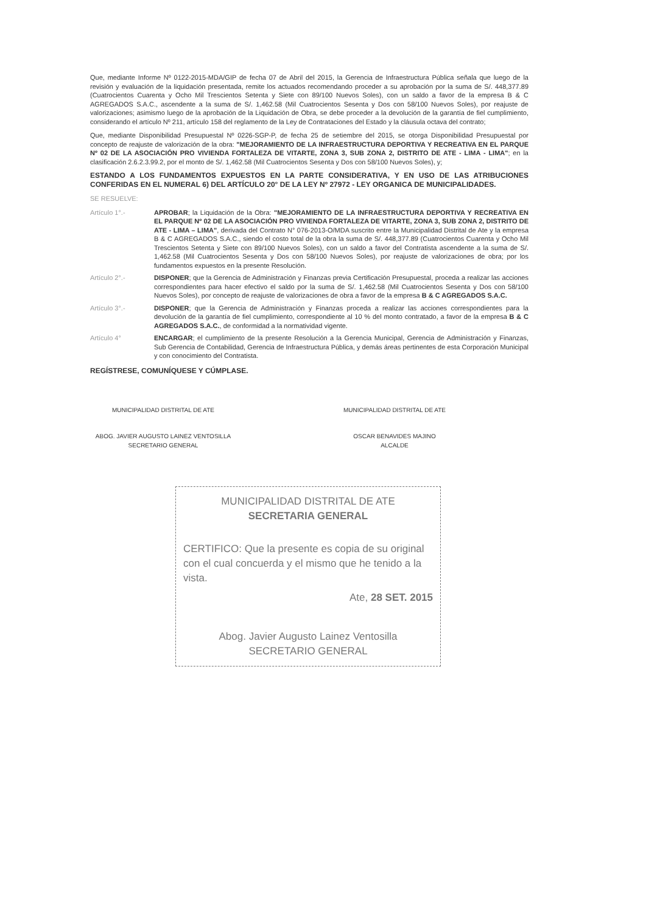Que, mediante Informe Nº 0122-2015-MDA/GIP de fecha 07 de Abril del 2015, la Gerencia de Infraestructura Pública señala que luego de la revisión y evaluación de la liquidación presentada, remite los actuados recomendando proceder a su aprobación por la suma de S/. 448,377.89 (Cuatrocientos Cuarenta y Ocho Mil Trescientos Setenta y Siete con 89/100 Nuevos Soles), con un saldo a favor de la empresa B & C AGREGADOS S.A.C., ascendente a la suma de S/. 1,462.58 (Mil Cuatrocientos Sesenta y Dos con 58/100 Nuevos Soles), por reajuste de valorizaciones; asimismo luego de la aprobación de la Liquidación de Obra, se debe proceder a la devolución de la garantía de fiel cumplimiento, considerando el artículo Nº 211, artículo 158 del reglamento de la Ley de Contrataciones del Estado y la cláusula octava del contrato;
Que, mediante Disponibilidad Presupuestal Nº 0226-SGP-P, de fecha 25 de setiembre del 2015, se otorga Disponibilidad Presupuestal por concepto de reajuste de valorización de la obra: "MEJORAMIENTO DE LA INFRAESTRUCTURA DEPORTIVA Y RECREATIVA EN EL PARQUE Nº 02 DE LA ASOCIACIÓN PRO VIVIENDA FORTALEZA DE VITARTE, ZONA 3, SUB ZONA 2, DISTRITO DE ATE - LIMA - LIMA"; en la clasificación 2.6.2.3.99.2, por el monto de S/. 1,462.58 (Mil Cuatrocientos Sesenta y Dos con 58/100 Nuevos Soles), y;
ESTANDO A LOS FUNDAMENTOS EXPUESTOS EN LA PARTE CONSIDERATIVA, Y EN USO DE LAS ATRIBUCIONES CONFERIDAS EN EL NUMERAL 6) DEL ARTÍCULO 20° DE LA LEY Nº 27972 - LEY ORGANICA DE MUNICIPALIDADES.
SE RESUELVE:
Artículo 1°.- APROBAR; la Liquidación de la Obra: "MEJORAMIENTO DE LA INFRAESTRUCTURA DEPORTIVA Y RECREATIVA EN EL PARQUE Nº 02 DE LA ASOCIACIÓN PRO VIVIENDA FORTALEZA DE VITARTE, ZONA 3, SUB ZONA 2, DISTRITO DE ATE - LIMA – LIMA", derivada del Contrato N° 076-2013-O/MDA suscrito entre la Municipalidad Distrital de Ate y la empresa B & C AGREGADOS S.A.C., siendo el costo total de la obra la suma de S/. 448,377.89 (Cuatrocientos Cuarenta y Ocho Mil Trescientos Setenta y Siete con 89/100 Nuevos Soles), con un saldo a favor del Contratista ascendente a la suma de S/. 1,462.58 (Mil Cuatrocientos Sesenta y Dos con 58/100 Nuevos Soles), por reajuste de valorizaciones de obra; por los fundamentos expuestos en la presente Resolución.
Artículo 2°.- DISPONER; que la Gerencia de Administración y Finanzas previa Certificación Presupuestal, proceda a realizar las acciones correspondientes para hacer efectivo el saldo por la suma de S/. 1,462.58 (Mil Cuatrocientos Sesenta y Dos con 58/100 Nuevos Soles), por concepto de reajuste de valorizaciones de obra a favor de la empresa B & C AGREGADOS S.A.C.
Artículo 3°.- DISPONER; que la Gerencia de Administración y Finanzas proceda a realizar las acciones correspondientes para la devolución de la garantía de fiel cumplimiento, correspondiente al 10 % del monto contratado, a favor de la empresa B & C AGREGADOS S.A.C., de conformidad a la normatividad vigente.
Artículo 4° ENCARGAR; el cumplimiento de la presente Resolución a la Gerencia Municipal, Gerencia de Administración y Finanzas, Sub Gerencia de Contabilidad, Gerencia de Infraestructura Pública, y demás áreas pertinentes de esta Corporación Municipal y con conocimiento del Contratista.
REGÍSTRESE, COMUNÍQUESE Y CÚMPLASE.
MUNICIPALIDAD DISTRITAL DE ATE
ABOG. JAVIER AUGUSTO LAINEZ VENTOSILLA
SECRETARIO GENERAL
MUNICIPALIDAD DISTRITAL DE ATE
OSCAR BENAVIDES MAJINO
ALCALDE
MUNICIPALIDAD DISTRITAL DE ATE
SECRETARIA GENERAL
CERTIFICO: Que la presente es copia de su original con el cual concuerda y el mismo que he tenido a la vista.
Ate, 28 SET. 2015
Abog. Javier Augusto Lainez Ventosilla
SECRETARIO GENERAL